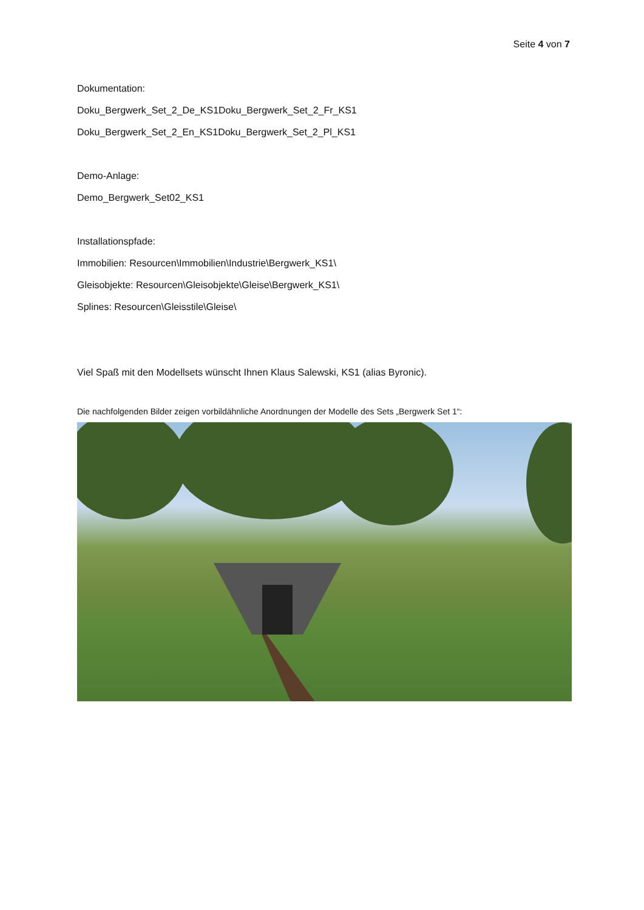Seite 4 von 7
Dokumentation:
Doku_Bergwerk_Set_2_De_KS1 Doku_Bergwerk_Set_2_Fr_KS1
Doku_Bergwerk_Set_2_En_KS1 Doku_Bergwerk_Set_2_Pl_KS1
Demo-Anlage:
Demo_Bergwerk_Set02_KS1
Installationspfade:
Immobilien: Resourcen\Immobilien\Industrie\Bergwerk_KS1\
Gleisobjekte: Resourcen\Gleisobjekte\Gleise\Bergwerk_KS1\
Splines: Resourcen\Gleisstile\Gleise\
Viel Spaß mit den Modellsets wünscht Ihnen Klaus Salewski, KS1 (alias Byronic).
Die nachfolgenden Bilder zeigen vorbildähnliche Anordnungen der Modelle des Sets „Bergwerk Set 1“: